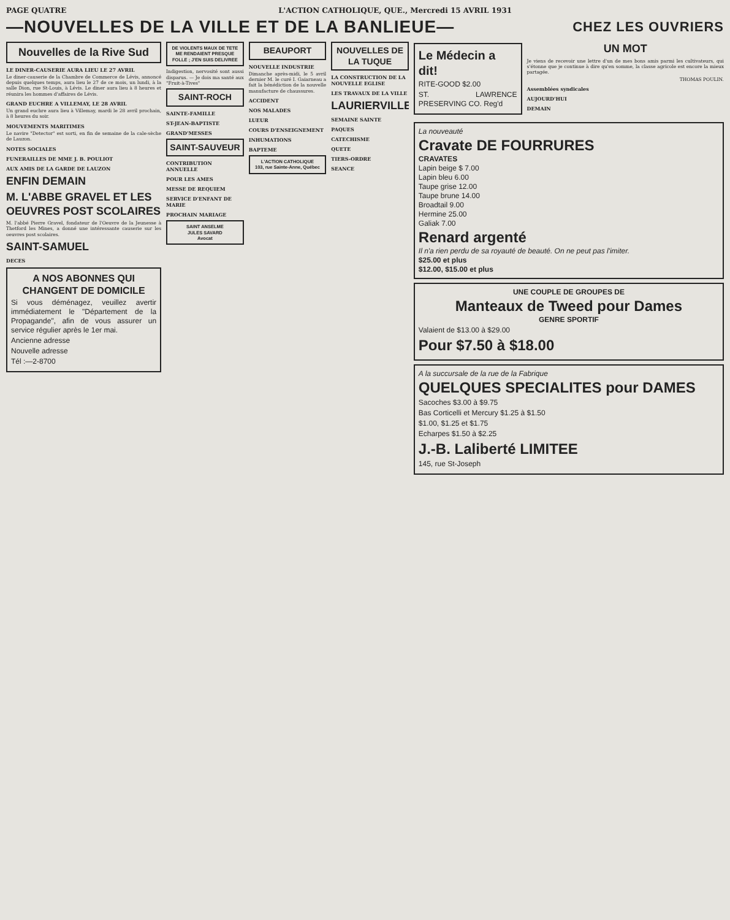PAGE QUATRE L'ACTION CATHOLIQUE, QUE., Mercredi 15 AVRIL 1931
—NOUVELLES DE LA VILLE ET DE LA BANLIEUE—
CHEZ LES OUVRIERS
Nouvelles de la Rive Sud
LE DINER-CAUSERIE AURA LIEU LE 27 AVRIL
Le diner-causerie de la Chambre de Commerce de Lévis, annoncé depuis quelques temps, aura lieu le 27 de ce mois, un lundi, à la salle Dion, rue St-Louis, à Lévis. Le diner aura lieu à 8 heures et réunira les hommes d'affaires de Lévis.
GRAND EUCHRE A VILLEMAY, LE 28 AVRIL
Un grand euchre aura lieu à Villemay, mardi le 28 avril prochain, à 8 heures du soir.
MOUVEMENTS MARITIMES
Le navire "Detector" est sorti, en fin de semaine de la cale-sèche de Lauzon.
NOTES SOCIALES
FUNERAILLES DE MME J. B. POULIOT
AUX AMIS DE LA GARDE DE LAUZON
ENFIN DEMAIN
M. L'ABBE GRAVEL ET LES OEUVRES POST SCOLAIRES
M. l'abbé Pierre Gravel, fondateur de l'Oeuvre de la Jeunesse à Thetford les Mines, a donné une intéressante causerie sur les oeuvres post scolaires.
SAINT-SAMUEL
DECES
A NOS ABONNES QUI CHANGENT DE DOMICILE
Si vous déménagez, veuillez avertir immédiatement le "Département de la Propagande", afin de vous assurer un service régulier après le 1er mai.
Ancienne adresse
Nouvelle adresse
Tél :—2-8700
DE VIOLENTS MAUX DE TETE ME RENDAIENT PRESQUE FOLLE ; J'EN SUIS DELIVREE
Indigestion, nervosité sont aussi disparus. — Je dois ma santé aux "Fruit-à-Tives"
SAINT-ROCH
SAINTE-FAMILLE
ST-JEAN-BAPTISTE
GRAND'MESSES
SAINT-SAUVEUR
CONTRIBUTION ANNUELLE
POUR LES AMES
MESSE DE REQUIEM
SERVICE D'ENFANT DE MARIE
PROCHAIN MARIAGE
SAINT ANSELME
JULES SAVARD
Avocat
BEAUPORT
NOUVELLE INDUSTRIE
Dimanche après-midi, le 5 avril dernier M. le curé I. Gaiarneau a fait la bénédiction de la nouvelle manufacture de chaussures.
ACCIDENT
NOS MALADES
LUEUR
COURS D'ENSEIGNEMENT
INHUMATIONS
BAPTEME
L'ACTION CATHOLIQUE
103, rue Sainte-Anne, Québec
NOUVELLES DE LA TUQUE
LA CONSTRUCTION DE LA NOUVELLE EGLISE
LES TRAVAUX DE LA VILLE
LAURIERVILLE
SEMAINE SAINTE
PAQUES
CATECHISME
QUETE
TIERS-ORDRE
SEANCE
Le Médecin a dit!
RITE-GOOD $2.00
ST. LAWRENCE PRESERVING CO. Reg'd
UN MOT
Je viens de recevoir une lettre d'un de mes bons amis parmi les cultivateurs, qui s'étonne que je continue à dire qu'en somme, la classe agricole est encore la mieux partagée.
THOMAS POULIN.
Assemblées syndicales
AUJOURD'HUI
DEMAIN
La nouveauté
Cravate DE FOURRURES
CRAVATES
Lapin beige $ 7.00
Lapin bleu 6.00
Taupe grise 12.00
Taupe brune 14.00
Broadtail 9.00
Hermine 25.00
Galiak 7.00
Renard argenté
Il n'a rien perdu de sa royauté de beauté. On ne peut pas l'imiter.
$25.00 et plus
$12.00, $15.00 et plus
UNE COUPLE DE GROUPES DE
Manteaux de Tweed pour Dames
GENRE SPORTIF
Valaient de $13.00 à $29.00
Pour $7.50 à $18.00
A la succursale de la rue de la Fabrique
QUELQUES SPECIALITES pour DAMES
Sacoches $3.00 à $9.75
Bas Corticelli et Mercury $1.25 à $1.50
$1.00, $1.25 et $1.75
Echarpes $1.50 à $2.25
J.-B. Laliberté LIMITEE
145, rue St-Joseph